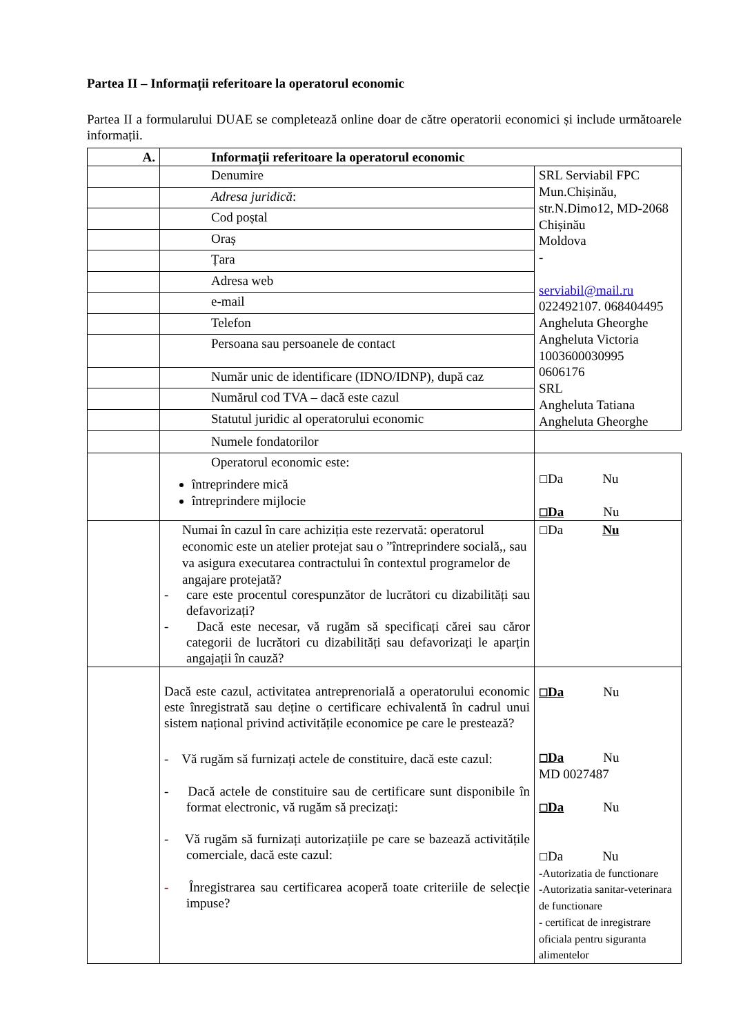Partea II – Informații referitoare la operatorul economic
Partea II a formularului DUAE se completează online doar de către operatorii economici și include următoarele informații.
| A. | Informații referitoare la operatorul economic | |
| | Denumire | SRL Serviabil FPC Mun.Chișinău, str.N.Dimo12, MD-2068 Chișinău Moldova - serviabil@mail.ru 022492107. 068404495 Angheluta Gheorghe Angheluta Victoria 1003600030995 0606176 SRL Angheluta Tatiana Angheluta Gheorghe |
| | Adresa juridică : | |
| | Cod poștal | |
| | Oraș | |
| | Țara | |
| | Adresa web | |
| | e-mail | |
| | Telefon | |
| | Persoana sau persoanele de contact | |
| | Număr unic de identificare (IDNO/IDNP), după caz | |
| | Numărul cod TVA – dacă este cazul | |
| | Statutul juridic al operatorului economic | |
| | Numele fondatorilor | |
| | Operatorul economic este: întreprindere mică întreprindere mijlocie | ☐ Da Nu ☐ Da Nu |
| | Numai în cazul în care achiziția este rezervată: operatorul economic este un atelier protejat sau o ”întreprindere socială,, sau va asigura executarea contractului în contextul programelor de angajare protejată? - care este procentul corespunzător de lucrători cu dizabilități sau defavorizați? - Dacă este necesar, vă rugăm să specificați cărei sau căror categorii de lucrători cu dizabilități sau defavorizați le aparțin angajații în cauză? | ☐ Da Nu |
| | Dacă este cazul, activitatea antreprenorială a operatorului economic este înregistrată sau deține o certificare echivalentă în cadrul unui sistem național privind activitățile economice pe care le prestează? - Vă rugăm să furnizați actele de constituire, dacă este cazul: - Dacă actele de constituire sau de certificare sunt disponibile în format electronic, vă rugăm să precizați: - Vă rugăm să furnizați autorizațiile pe care se bazează activitățile comerciale, dacă este cazul: - Înregistrarea sau certificarea acoperă toate criteriile de selecție impuse? | ☐ Da Nu ☐ Da Nu MD 0027487 ☐ Da Nu ☐ Da Nu -Autorizatia de functionare -Autorizatia sanitar-veterinara de functionare - certificat de inregistrare oficiala pentru siguranta alimentelor |